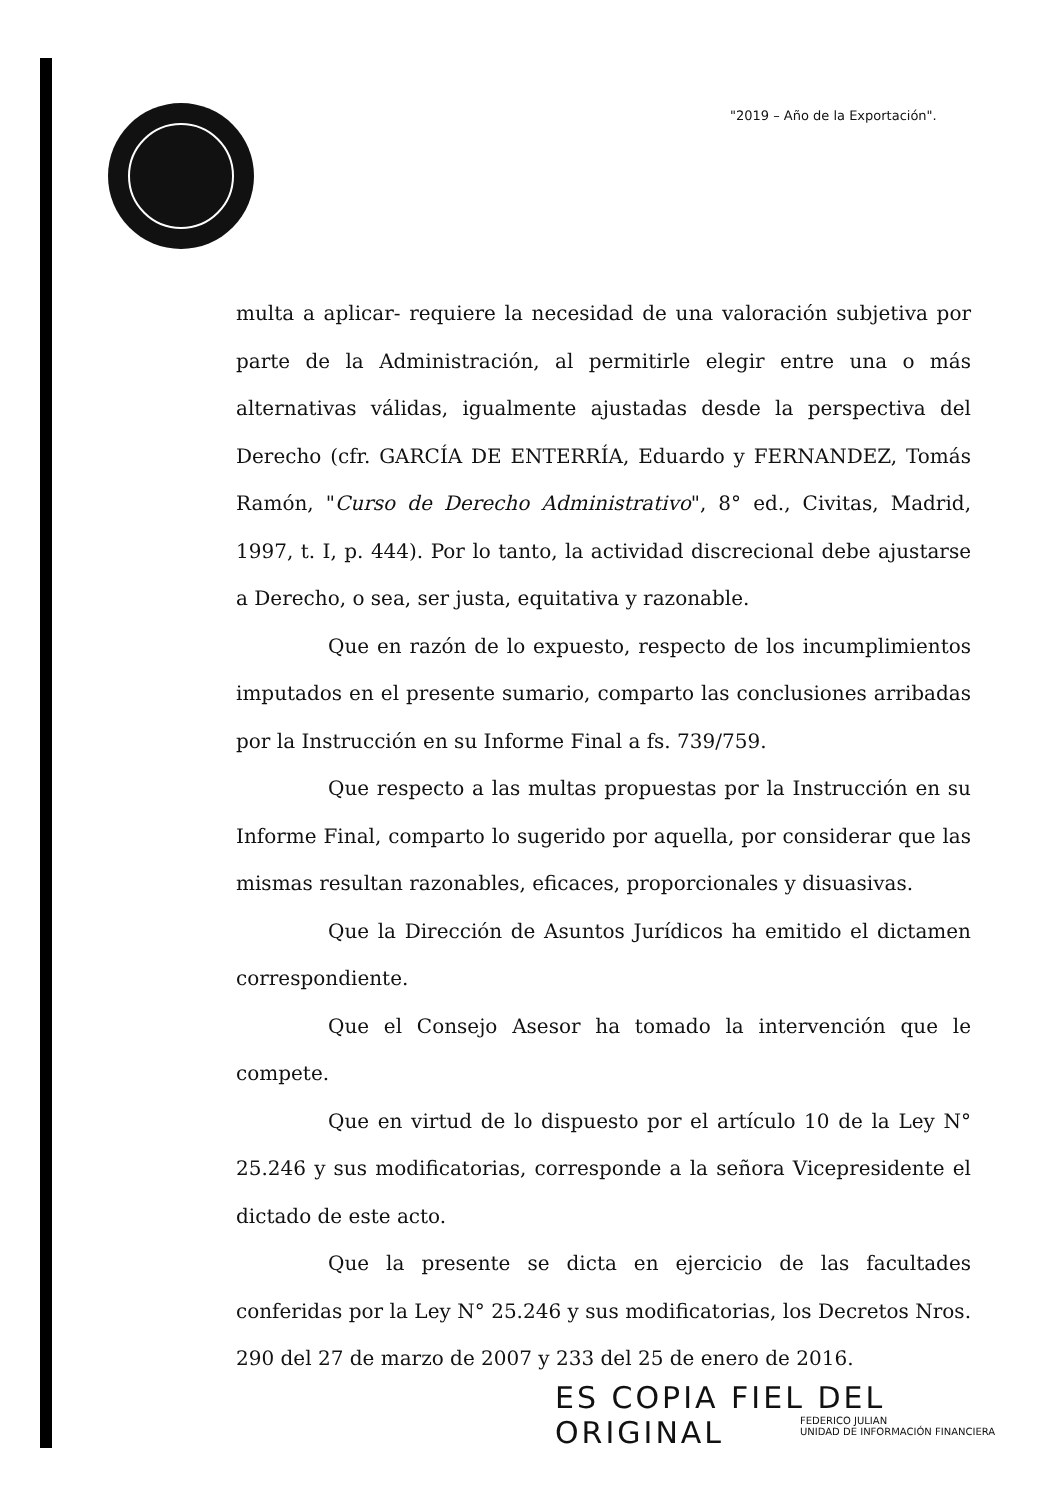"2019 – Año de la Exportación".
multa a aplicar- requiere la necesidad de una valoración subjetiva por parte de la Administración, al permitirle elegir entre una o más alternativas válidas, igualmente ajustadas desde la perspectiva del Derecho (cfr. GARCÍA DE ENTERRÍA, Eduardo y FERNANDEZ, Tomás Ramón, "Curso de Derecho Administrativo", 8° ed., Civitas, Madrid, 1997, t. I, p. 444). Por lo tanto, la actividad discrecional debe ajustarse a Derecho, o sea, ser justa, equitativa y razonable.
Que en razón de lo expuesto, respecto de los incumplimientos imputados en el presente sumario, comparto las conclusiones arribadas por la Instrucción en su Informe Final a fs. 739/759.
Que respecto a las multas propuestas por la Instrucción en su Informe Final, comparto lo sugerido por aquella, por considerar que las mismas resultan razonables, eficaces, proporcionales y disuasivas.
Que la Dirección de Asuntos Jurídicos ha emitido el dictamen correspondiente.
Que el Consejo Asesor ha tomado la intervención que le compete.
Que en virtud de lo dispuesto por el artículo 10 de la Ley N° 25.246 y sus modificatorias, corresponde a la señora Vicepresidente el dictado de este acto.
Que la presente se dicta en ejercicio de las facultades conferidas por la Ley N° 25.246 y sus modificatorias, los Decretos Nros. 290 del 27 de marzo de 2007 y 233 del 25 de enero de 2016.
ES COPIA FIEL DEL ORIGINAL
FEDERICO JULIAN
UNIDAD DE INFORMACIÓN FINANCIERA